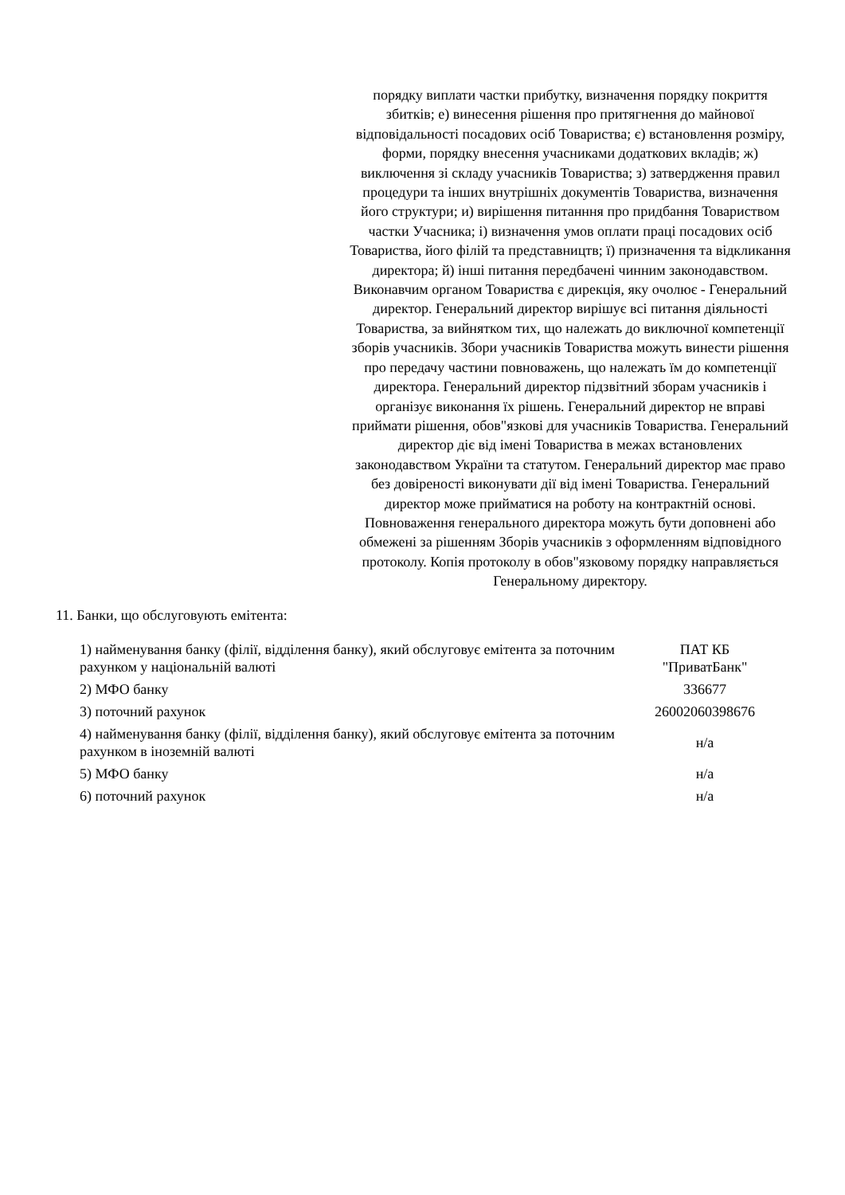порядку виплати частки прибутку, визначення порядку покриття збитків; е) винесення рішення про притягнення до майнової відповідальності посадових осіб Товариства; є) встановлення розміру, форми, порядку внесення учасниками додаткових вкладів; ж) виключення зі складу учасників Товариства; з) затвердження правил процедури та інших внутрішніх документів Товариства, визначення його структури; и) вирішення питанння про придбання Товариством частки Учасника; і) визначення умов оплати праці посадових осіб Товариства, його філій та представництв; ї) призначення та відкликання директора; й) інші питання передбачені чинним законодавством. Виконавчим органом Товариства є дирекція, яку очолює - Генеральний директор. Генеральний директор вирішує всі питання діяльності Товариства, за вийнятком тих, що належать до виключної компетенції зборів учасників. Збори учасників Товариства можуть винести рішення про передачу частини повноважень, що належать їм до компетенції директора. Генеральний директор підзвітний зборам учасників і організує виконання їх рішень. Генеральний директор не вправі приймати рішення, обов"язкові для учасників Товариства. Генеральний директор діє від імені Товариства в межах встановлених законодавством України та статутом. Генеральний директор має право без довіреності виконувати дії від імені Товариства. Генеральний директор може прийматися на роботу на контрактній основі. Повноваження генерального директора можуть бути доповнені або обмежені за рішенням Зборів учасників з оформленням відповідного протоколу. Копія протоколу в обов"язковому порядку направляється Генеральному директору.
11. Банки, що обслуговують емітента:
| 1) найменування банку (філії, відділення банку), який обслуговує емітента за поточним рахунком у національній валюті | ПАТ КБ "ПриватБанк" |
| 2) МФО банку | 336677 |
| 3) поточний рахунок | 26002060398676 |
| 4) найменування банку (філії, відділення банку), який обслуговує емітента за поточним рахунком в іноземній валюті | н/а |
| 5) МФО банку | н/а |
| 6) поточний рахунок | н/а |